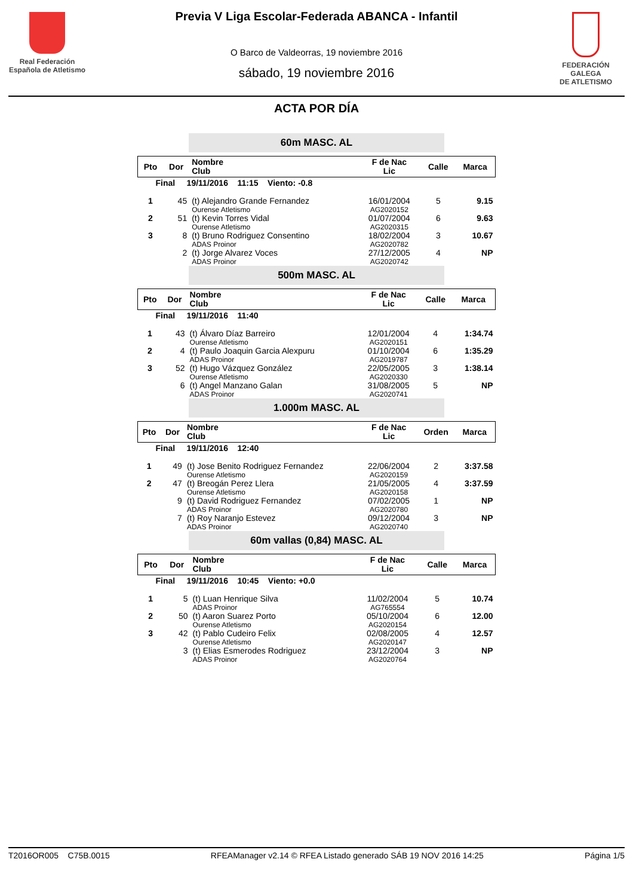Real Federación
Española de Atletismo
Previa V Liga Escolar-Federada ABANCA - Infantil
O Barco de Valdeorras, 19 noviembre 2016
sábado, 19 noviembre 2016
FEDERACIÓN GALEGA
DE ATLETISMO
ACTA POR DÍA
60m MASC. AL
| Pto | Dor | Nombre Club | F de Nac Lic | Calle | Marca |
| --- | --- | --- | --- | --- | --- |
| Final 19/11/2016 11:15 Viento: -0.8 | | | | | |
| 1 | 45 | (t) Alejandro Grande Fernandez Ourense Atletismo | 16/01/2004 AG2020152 | 5 | 9.15 |
| 2 | 51 | (t) Kevin Torres Vidal Ourense Atletismo | 01/07/2004 AG2020315 | 6 | 9.63 |
| 3 | 8 | (t) Bruno Rodriguez Consentino ADAS Proinor | 18/02/2004 AG2020782 | 3 | 10.67 |
| | 2 | (t) Jorge Alvarez Voces ADAS Proinor | 27/12/2005 AG2020742 | 4 | NP |
500m MASC. AL
| Pto | Dor | Nombre Club | F de Nac Lic | Calle | Marca |
| --- | --- | --- | --- | --- | --- |
| Final 19/11/2016 11:40 | | | | | |
| 1 | 43 | (t) Álvaro Díaz Barreiro Ourense Atletismo | 12/01/2004 AG2020151 | 4 | 1:34.74 |
| 2 | 4 | (t) Paulo Joaquin Garcia Alexpuru ADAS Proinor | 01/10/2004 AG2019787 | 6 | 1:35.29 |
| 3 | 52 | (t) Hugo Vázquez González Ourense Atletismo | 22/05/2005 AG2020330 | 3 | 1:38.14 |
| | 6 | (t) Angel Manzano Galan ADAS Proinor | 31/08/2005 AG2020741 | 5 | NP |
1.000m MASC. AL
| Pto | Dor | Nombre Club | F de Nac Lic | Orden | Marca |
| --- | --- | --- | --- | --- | --- |
| Final 19/11/2016 12:40 | | | | | |
| 1 | 49 | (t) Jose Benito Rodriguez Fernandez Ourense Atletismo | 22/06/2004 AG2020159 | 2 | 3:37.58 |
| 2 | 47 | (t) Breogán Perez Llera Ourense Atletismo | 21/05/2005 AG2020158 | 4 | 3:37.59 |
| | 9 | (t) David Rodriguez Fernandez ADAS Proinor | 07/02/2005 AG2020780 | 1 | NP |
| | 7 | (t) Roy Naranjo Estevez ADAS Proinor | 09/12/2004 AG2020740 | 3 | NP |
60m vallas (0,84) MASC. AL
| Pto | Dor | Nombre Club | F de Nac Lic | Calle | Marca |
| --- | --- | --- | --- | --- | --- |
| Final 19/11/2016 10:45 Viento: +0.0 | | | | | |
| 1 | 5 | (t) Luan Henrique Silva ADAS Proinor | 11/02/2004 AG765554 | 5 | 10.74 |
| 2 | 50 | (t) Aaron Suarez Porto Ourense Atletismo | 05/10/2004 AG2020154 | 6 | 12.00 |
| 3 | 42 | (t) Pablo Cudeiro Felix Ourense Atletismo | 02/08/2005 AG2020147 | 4 | 12.57 |
| | 3 | (t) Elias Esmerodes Rodriguez ADAS Proinor | 23/12/2004 AG2020764 | 3 | NP |
T2016OR005 C75B.0015 RFEAManager v2.14 © RFEA Listado generado SÁB 19 NOV 2016 14:25 Página 1/5